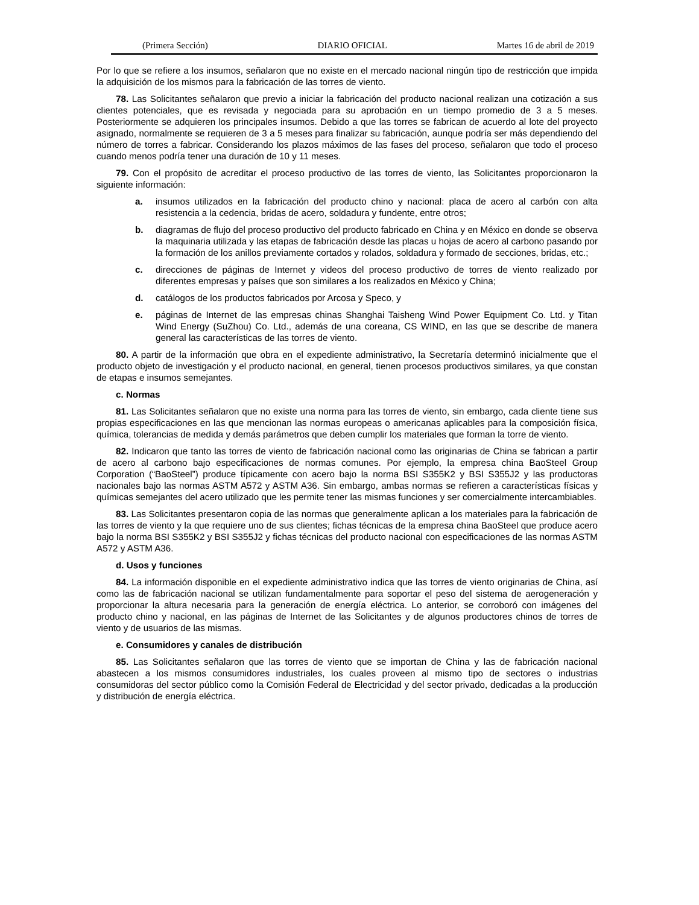(Primera Sección) DIARIO OFICIAL Martes 16 de abril de 2019
Por lo que se refiere a los insumos, señalaron que no existe en el mercado nacional ningún tipo de restricción que impida la adquisición de los mismos para la fabricación de las torres de viento.
78. Las Solicitantes señalaron que previo a iniciar la fabricación del producto nacional realizan una cotización a sus clientes potenciales, que es revisada y negociada para su aprobación en un tiempo promedio de 3 a 5 meses. Posteriormente se adquieren los principales insumos. Debido a que las torres se fabrican de acuerdo al lote del proyecto asignado, normalmente se requieren de 3 a 5 meses para finalizar su fabricación, aunque podría ser más dependiendo del número de torres a fabricar. Considerando los plazos máximos de las fases del proceso, señalaron que todo el proceso cuando menos podría tener una duración de 10 y 11 meses.
79. Con el propósito de acreditar el proceso productivo de las torres de viento, las Solicitantes proporcionaron la siguiente información:
a. insumos utilizados en la fabricación del producto chino y nacional: placa de acero al carbón con alta resistencia a la cedencia, bridas de acero, soldadura y fundente, entre otros;
b. diagramas de flujo del proceso productivo del producto fabricado en China y en México en donde se observa la maquinaria utilizada y las etapas de fabricación desde las placas u hojas de acero al carbono pasando por la formación de los anillos previamente cortados y rolados, soldadura y formado de secciones, bridas, etc.;
c. direcciones de páginas de Internet y videos del proceso productivo de torres de viento realizado por diferentes empresas y países que son similares a los realizados en México y China;
d. catálogos de los productos fabricados por Arcosa y Speco, y
e. páginas de Internet de las empresas chinas Shanghai Taisheng Wind Power Equipment Co. Ltd. y Titan Wind Energy (SuZhou) Co. Ltd., además de una coreana, CS WIND, en las que se describe de manera general las características de las torres de viento.
80. A partir de la información que obra en el expediente administrativo, la Secretaría determinó inicialmente que el producto objeto de investigación y el producto nacional, en general, tienen procesos productivos similares, ya que constan de etapas e insumos semejantes.
c. Normas
81. Las Solicitantes señalaron que no existe una norma para las torres de viento, sin embargo, cada cliente tiene sus propias especificaciones en las que mencionan las normas europeas o americanas aplicables para la composición física, química, tolerancias de medida y demás parámetros que deben cumplir los materiales que forman la torre de viento.
82. Indicaron que tanto las torres de viento de fabricación nacional como las originarias de China se fabrican a partir de acero al carbono bajo especificaciones de normas comunes. Por ejemplo, la empresa china BaoSteel Group Corporation (“BaoSteel”) produce típicamente con acero bajo la norma BSI S355K2 y BSI S355J2 y las productoras nacionales bajo las normas ASTM A572 y ASTM A36. Sin embargo, ambas normas se refieren a características físicas y químicas semejantes del acero utilizado que les permite tener las mismas funciones y ser comercialmente intercambiables.
83. Las Solicitantes presentaron copia de las normas que generalmente aplican a los materiales para la fabricación de las torres de viento y la que requiere uno de sus clientes; fichas técnicas de la empresa china BaoSteel que produce acero bajo la norma BSI S355K2 y BSI S355J2 y fichas técnicas del producto nacional con especificaciones de las normas ASTM A572 y ASTM A36.
d. Usos y funciones
84. La información disponible en el expediente administrativo indica que las torres de viento originarias de China, así como las de fabricación nacional se utilizan fundamentalmente para soportar el peso del sistema de aerogeneración y proporcionar la altura necesaria para la generación de energía eléctrica. Lo anterior, se corroboró con imágenes del producto chino y nacional, en las páginas de Internet de las Solicitantes y de algunos productores chinos de torres de viento y de usuarios de las mismas.
e. Consumidores y canales de distribución
85. Las Solicitantes señalaron que las torres de viento que se importan de China y las de fabricación nacional abastecen a los mismos consumidores industriales, los cuales proveen al mismo tipo de sectores o industrias consumidoras del sector público como la Comisión Federal de Electricidad y del sector privado, dedicadas a la producción y distribución de energía eléctrica.